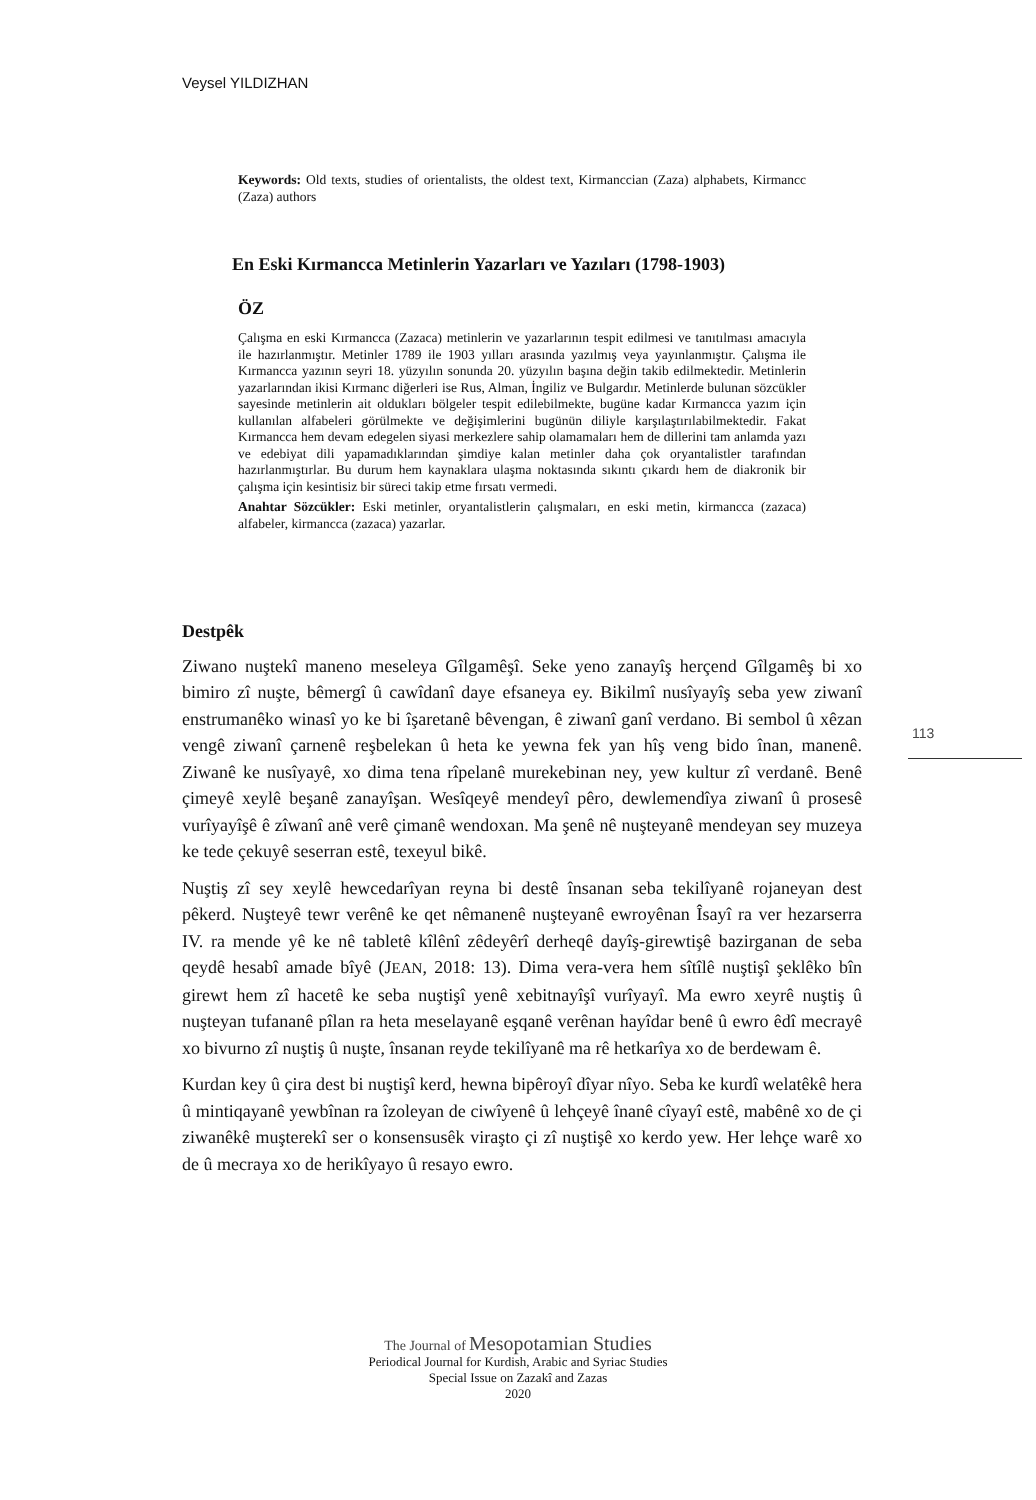Veysel YILDIZHAN
Keywords: Old texts, studies of orientalists, the oldest text, Kirmanccian (Zaza) alphabets, Kirmancc (Zaza) authors
En Eski Kırmancca Metinlerin Yazarları ve Yazıları (1798-1903)
ÖZ
Çalışma en eski Kırmancca (Zazaca) metinlerin ve yazarlarının tespit edilmesi ve tanıtılması amacıyla ile hazırlanmıştır. Metinler 1789 ile 1903 yılları arasında yazılmış veya yayınlanmıştır. Çalışma ile Kırmancca yazının seyri 18. yüzyılın sonunda 20. yüzyılın başına değin takib edilmektedir. Metinlerin yazarlarından ikisi Kırmanc diğerleri ise Rus, Alman, İngiliz ve Bulgardır. Metinlerde bulunan sözcükler sayesinde metinlerin ait oldukları bölgeler tespit edilebilmekte, bugüne kadar Kırmancca yazım için kullanılan alfabeleri görülmekte ve değişimlerini bugünün diliyle karşılaştırılabilmektedir. Fakat Kırmancca hem devam edegelen siyasi merkezlere sahip olamamaları hem de dillerini tam anlamda yazı ve edebiyat dili yapamadıklarından şimdiye kalan metinler daha çok oryantalistler tarafından hazırlanmıştırlar. Bu durum hem kaynaklara ulaşma noktasında sıkıntı çıkardı hem de diakronik bir çalışma için kesintisiz bir süreci takip etme fırsatı vermedi.
Anahtar Sözcükler: Eski metinler, oryantalistlerin çalışmaları, en eski metin, kirmancca (zazaca) alfabeler, kirmancca (zazaca) yazarlar.
113
Destpêk
Ziwano nuştekî maneno meseleya Gîlgamêşî. Seke yeno zanayîş herçend Gîlgamêş bi xo bimiro zî nuşte, bêmergî û cawîdanî daye efsaneya ey. Bikilmî nusîyayîş seba yew ziwanî enstrumanêko winasî yo ke bi îşaretanê bêvengan, ê ziwanî ganî verdano. Bi sembol û xêzan vengê ziwanî çarnenê reşbelekan û heta ke yewna fek yan hîş veng bido înan, manenê. Ziwanê ke nusîyayê, xo dima tena rîpelanê murekebinan ney, yew kultur zî verdanê. Benê çimeyê xeylê beşanê zanayîşan. Wesîqeyê mendeyî pêro, dewlemendîya ziwanî û prosesê vurîyayîşê ê zîwanî anê verê çimanê wendoxan. Ma şenê nê nuşteyanê mendeyan sey muzeya ke tede çekuyê seserran estê, texeyul bikê.
Nuştiş zî sey xeylê hewcedarîyan reyna bi destê însanan seba tekilîyanê rojaneyan dest pêkerd. Nuşteyê tewr verênê ke qet nêmanenê nuşteyanê ewroyênan Îsayî ra ver hezarserra IV. ra mende yê ke nê tabletê kîlênî zêdeyêrî derheqê dayîş-girewtişê bazirganan de seba qeydê hesabî amade bîyê (JEAN, 2018: 13). Dima vera-vera hem sîtîlê nuştişî şeklêko bîn girewt hem zî hacetê ke seba nuştişî yenê xebitnayîşî vurîyayî. Ma ewro xeyrê nuştiş û nuşteyan tufananê pîlan ra heta meselayanê eşqanê verênan hayîdar benê û ewro êdî mecrayê xo bivurno zî nuştiş û nuşte, însanan reyde tekilîyanê ma rê hetkarîya xo de berdewam ê.
Kurdan key û çira dest bi nuştişî kerd, hewna bipêroyî dîyar nîyo. Seba ke kurdî welatêkê hera û mintiqayanê yewbînan ra îzoleyan de ciwîyenê û lehçeyê înanê cîyayî estê, mabênê xo de çi ziwanêkê muşterekî ser o konsensusêk viraşto çi zî nuştişê xo kerdo yew. Her lehçe warê xo de û mecraya xo de herikîyayo û resayo ewro.
The Journal of Mesopotamian Studies
Periodical Journal for Kurdish, Arabic and Syriac Studies
Special Issue on Zazakî and Zazas
2020